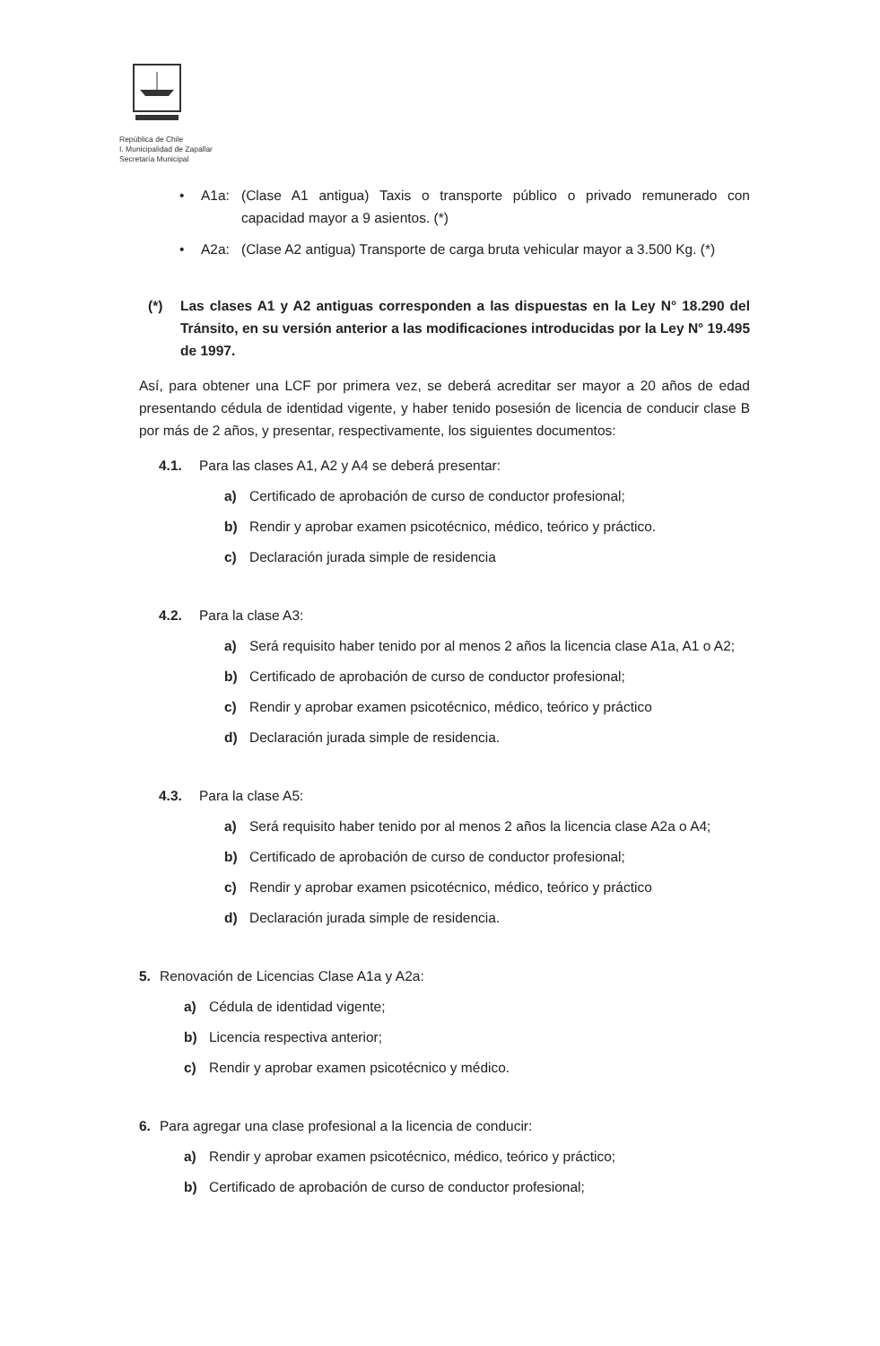República de Chile
I. Municipalidad de Zapallar
Secretaría Municipal
• A1a: (Clase A1 antigua) Taxis o transporte público o privado remunerado con capacidad mayor a 9 asientos. (*)
• A2a: (Clase A2 antigua) Transporte de carga bruta vehicular mayor a 3.500 Kg. (*)
(*) Las clases A1 y A2 antiguas corresponden a las dispuestas en la Ley N° 18.290 del Tránsito, en su versión anterior a las modificaciones introducidas por la Ley N° 19.495 de 1997.
Así, para obtener una LCF por primera vez, se deberá acreditar ser mayor a 20 años de edad presentando cédula de identidad vigente, y haber tenido posesión de licencia de conducir clase B por más de 2 años, y presentar, respectivamente, los siguientes documentos:
4.1. Para las clases A1, A2 y A4 se deberá presentar:
a) Certificado de aprobación de curso de conductor profesional;
b) Rendir y aprobar examen psicotécnico, médico, teórico y práctico.
c) Declaración jurada simple de residencia
4.2. Para la clase A3:
a) Será requisito haber tenido por al menos 2 años la licencia clase A1a, A1 o A2;
b) Certificado de aprobación de curso de conductor profesional;
c) Rendir y aprobar examen psicotécnico, médico, teórico y práctico
d) Declaración jurada simple de residencia.
4.3. Para la clase A5:
a) Será requisito haber tenido por al menos 2 años la licencia clase A2a o A4;
b) Certificado de aprobación de curso de conductor profesional;
c) Rendir y aprobar examen psicotécnico, médico, teórico y práctico
d) Declaración jurada simple de residencia.
5. Renovación de Licencias Clase A1a y A2a:
a) Cédula de identidad vigente;
b) Licencia respectiva anterior;
c) Rendir y aprobar examen psicotécnico y médico.
6. Para agregar una clase profesional a la licencia de conducir:
a) Rendir y aprobar examen psicotécnico, médico, teórico y práctico;
b) Certificado de aprobación de curso de conductor profesional;